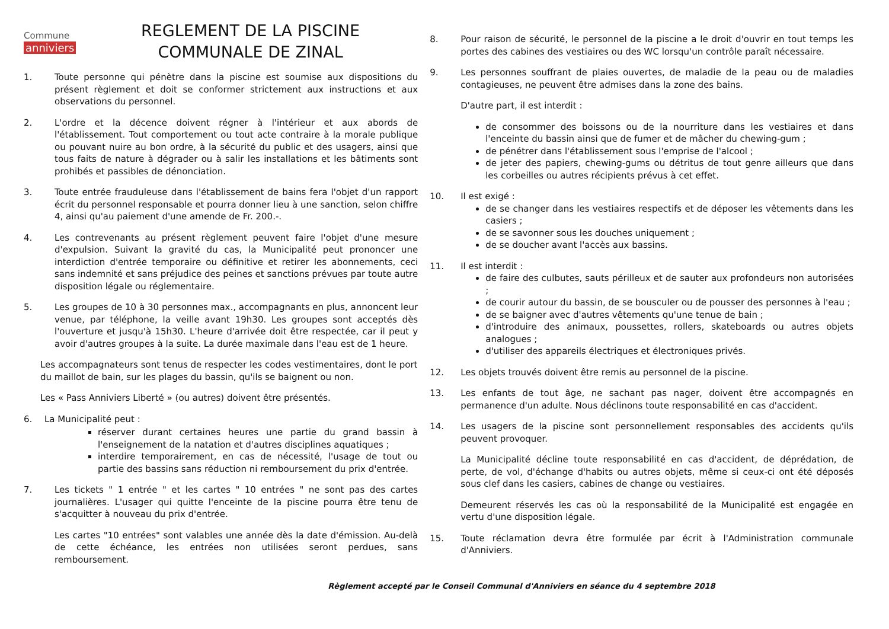Commune
anniviers
REGLEMENT DE LA PISCINE
COMMUNALE DE ZINAL
1. Toute personne qui pénètre dans la piscine est soumise aux dispositions du présent règlement et doit se conformer strictement aux instructions et aux observations du personnel.
2. L'ordre et la décence doivent régner à l'intérieur et aux abords de l'établissement. Tout comportement ou tout acte contraire à la morale publique ou pouvant nuire au bon ordre, à la sécurité du public et des usagers, ainsi que tous faits de nature à dégrader ou à salir les installations et les bâtiments sont prohibés et passibles de dénonciation.
3. Toute entrée frauduleuse dans l'établissement de bains fera l'objet d'un rapport écrit du personnel responsable et pourra donner lieu à une sanction, selon chiffre 4, ainsi qu'au paiement d'une amende de Fr. 200.-.
4. Les contrevenants au présent règlement peuvent faire l'objet d'une mesure d'expulsion. Suivant la gravité du cas, la Municipalité peut prononcer une interdiction d'entrée temporaire ou définitive et retirer les abonnements, ceci sans indemnité et sans préjudice des peines et sanctions prévues par toute autre disposition légale ou réglementaire.
5. Les groupes de 10 à 30 personnes max., accompagnants en plus, annoncent leur venue, par téléphone, la veille avant 19h30. Les groupes sont acceptés dès l'ouverture et jusqu'à 15h30. L'heure d'arrivée doit être respectée, car il peut y avoir d'autres groupes à la suite. La durée maximale dans l'eau est de 1 heure.
Les accompagnateurs sont tenus de respecter les codes vestimentaires, dont le port du maillot de bain, sur les plages du bassin, qu'ils se baignent ou non.
Les « Pass Anniviers Liberté » (ou autres) doivent être présentés.
6. La Municipalité peut :
réserver durant certaines heures une partie du grand bassin à l'enseignement de la natation et d'autres disciplines aquatiques ;
interdire temporairement, en cas de nécessité, l'usage de tout ou partie des bassins sans réduction ni remboursement du prix d'entrée.
7. Les tickets " 1 entrée " et les cartes " 10 entrées " ne sont pas des cartes journalières. L'usager qui quitte l'enceinte de la piscine pourra être tenu de s'acquitter à nouveau du prix d'entrée.
Les cartes "10 entrées" sont valables une année dès la date d'émission. Au-delà de cette échéance, les entrées non utilisées seront perdues, sans remboursement.
8. Pour raison de sécurité, le personnel de la piscine a le droit d'ouvrir en tout temps les portes des cabines des vestiaires ou des WC lorsqu'un contrôle paraît nécessaire.
9. Les personnes souffrant de plaies ouvertes, de maladie de la peau ou de maladies contagieuses, ne peuvent être admises dans la zone des bains.
D'autre part, il est interdit :
de consommer des boissons ou de la nourriture dans les vestiaires et dans l'enceinte du bassin ainsi que de fumer et de mâcher du chewing-gum ;
de pénétrer dans l'établissement sous l'emprise de l'alcool ;
de jeter des papiers, chewing-gums ou détritus de tout genre ailleurs que dans les corbeilles ou autres récipients prévus à cet effet.
10. Il est exigé :
de se changer dans les vestiaires respectifs et de déposer les vêtements dans les casiers ;
de se savonner sous les douches uniquement ;
de se doucher avant l'accès aux bassins.
11. Il est interdit :
de faire des culbutes, sauts périlleux et de sauter aux profondeurs non autorisées ;
de courir autour du bassin, de se bousculer ou de pousser des personnes à l'eau ;
de se baigner avec d'autres vêtements qu'une tenue de bain ;
d'introduire des animaux, poussettes, rollers, skateboards ou autres objets analogues ;
d'utiliser des appareils électriques et électroniques privés.
12. Les objets trouvés doivent être remis au personnel de la piscine.
13. Les enfants de tout âge, ne sachant pas nager, doivent être accompagnés en permanence d'un adulte. Nous déclinons toute responsabilité en cas d'accident.
14. Les usagers de la piscine sont personnellement responsables des accidents qu'ils peuvent provoquer.
La Municipalité décline toute responsabilité en cas d'accident, de déprédation, de perte, de vol, d'échange d'habits ou autres objets, même si ceux-ci ont été déposés sous clef dans les casiers, cabines de change ou vestiaires.
Demeurent réservés les cas où la responsabilité de la Municipalité est engagée en vertu d'une disposition légale.
15. Toute réclamation devra être formulée par écrit à l'Administration communale d'Anniviers.
Règlement accepté par le Conseil Communal d'Anniviers en séance du 4 septembre 2018